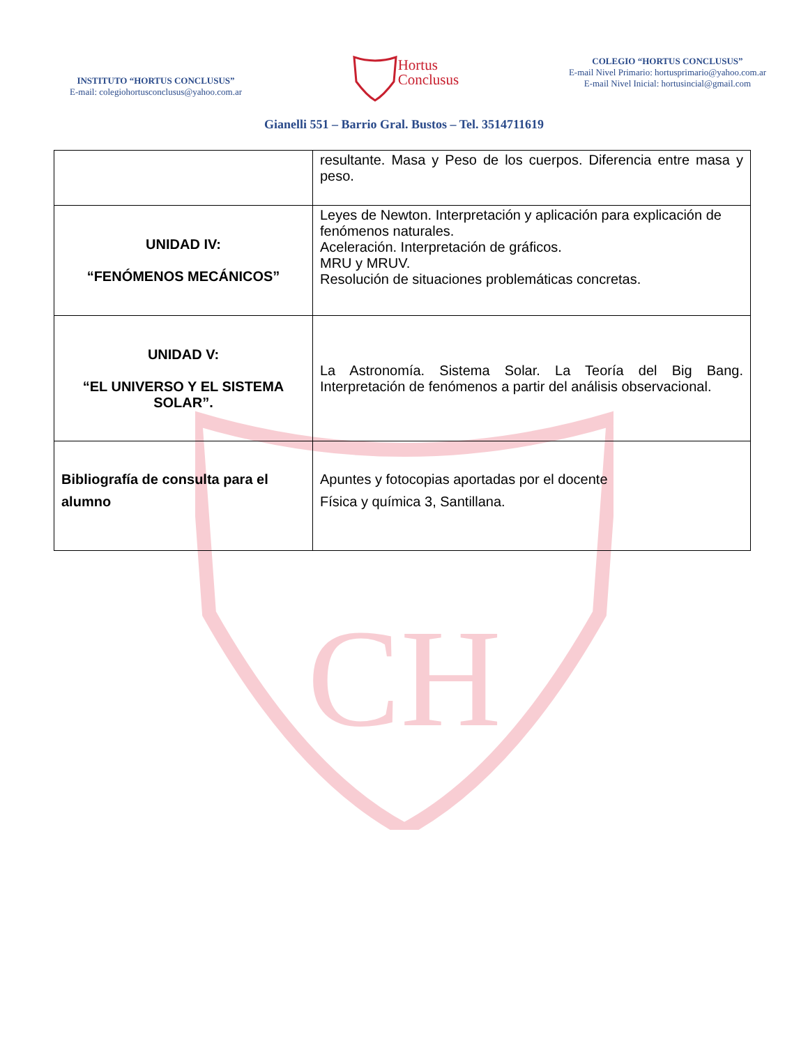CH
INSTITUTO “HORTUS CONCLUSUS”
E-mail: colegiohortusconclusus@yahoo.com.ar
Hortus
Conclusus
COLEGIO “HORTUS CONCLUSUS”
E-mail Nivel Primario: hortusprimario@yahoo.com.ar
E-mail Nivel Inicial: hortusincial@gmail.com
Gianelli 551 – Barrio Gral. Bustos – Tel. 3514711619
| | resultante. Masa y Peso de los cuerpos. Diferencia entre masa y peso. |
| UNIDAD IV: “FENÓMENOS MECÁNICOS” | Leyes de Newton. Interpretación y aplicación para explicación de fenómenos naturales. Aceleración. Interpretación de gráficos. MRU y MRUV. Resolución de situaciones problemáticas concretas. |
| UNIDAD V: “EL UNIVERSO Y EL SISTEMA SOLAR”. | La Astronomía. Sistema Solar. La Teoría del Big Bang. Interpretación de fenómenos a partir del análisis observacional. |
| Bibliografía de consulta para el alumno | Apuntes y fotocopias aportadas por el docente Física y química 3, Santillana. |